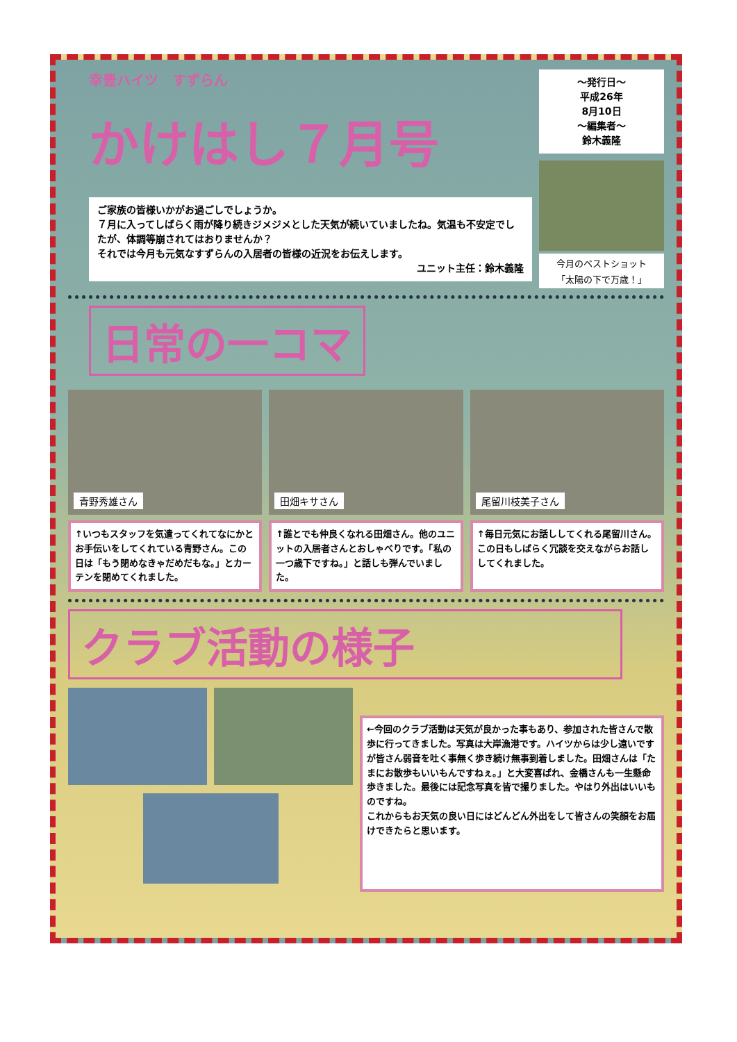幸豊ハイツ　すずらん
かけはし７月号
ご家族の皆様いかがお過ごしでしょうか。
７月に入ってしばらく雨が降り続きジメジメとした天気が続いていましたね。気温も不安定でしたが、体調等崩されてはおりませんか？
それでは今月も元気なすずらんの入居者の皆様の近況をお伝えします。
ユニット主任：鈴木義隆
～発行日～
平成26年
8月10日
～編集者～
鈴木義隆
今月のベストショット
「太陽の下で万歳！」
日常の一コマ
青野秀雄さん 田畑キサさん 尾留川枝美子さん
↑いつもスタッフを気遣ってくれてなにかとお手伝いをしてくれている青野さん。この日は「もう閉めなきゃだめだもな。」とカーテンを閉めてくれました。
↑誰とでも仲良くなれる田畑さん。他のユニットの入居者さんとおしゃべりです。「私の一つ歳下ですね。」と話しも弾んでいました。
↑毎日元気にお話ししてくれる尾留川さん。
この日もしばらく冗談を交えながらお話ししてくれました。
クラブ活動の様子
←今回のクラブ活動は天気が良かった事もあり、参加された皆さんで散歩に行ってきました。写真は大岸漁港です。ハイツからは少し遠いですが皆さん弱音を吐く事無く歩き続け無事到着しました。田畑さんは「たまにお散歩もいいもんですねぇ。」と大変喜ばれ、金橋さんも一生懸命歩きました。最後には記念写真を皆で撮りました。やはり外出はいいものですね。
これからもお天気の良い日にはどんどん外出をして皆さんの笑顔をお届けできたらと思います。